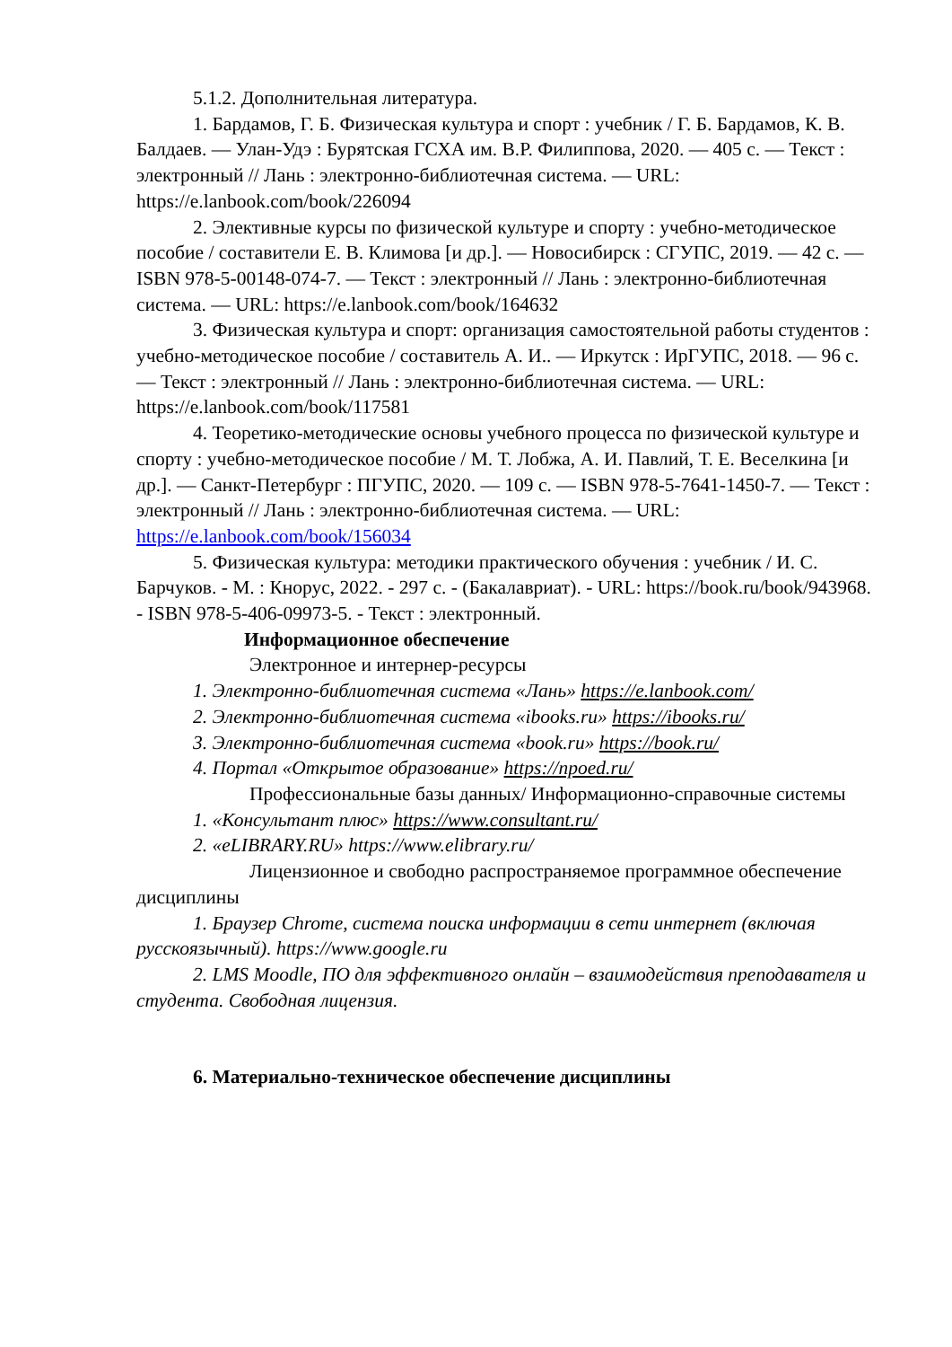5.1.2. Дополнительная литература.
1. Бардамов, Г. Б. Физическая культура и спорт : учебник / Г. Б. Бардамов, К. В. Балдаев. — Улан-Удэ : Бурятская ГСХА им. В.Р. Филиппова, 2020. — 405 с. — Текст : электронный // Лань : электронно-библиотечная система. — URL: https://e.lanbook.com/book/226094
2. Элективные курсы по физической культуре и спорту : учебно-методическое пособие / составители Е. В. Климова [и др.]. — Новосибирск : СГУПС, 2019. — 42 с. — ISBN 978-5-00148-074-7. — Текст : электронный // Лань : электронно-библиотечная система. — URL: https://e.lanbook.com/book/164632
3. Физическая культура и спорт: организация самостоятельной работы студентов : учебно-методическое пособие / составитель А. И.. — Иркутск : ИрГУПС, 2018. — 96 с. — Текст : электронный // Лань : электронно-библиотечная система. — URL: https://e.lanbook.com/book/117581
4. Теоретико-методические основы учебного процесса по физической культуре и спорту : учебно-методическое пособие / М. Т. Лобжа, А. И. Павлий, Т. Е. Веселкина [и др.]. — Санкт-Петербург : ПГУПС, 2020. — 109 с. — ISBN 978-5-7641-1450-7. — Текст : электронный // Лань : электронно-библиотечная система. — URL: https://e.lanbook.com/book/156034
5. Физическая культура: методики практического обучения : учебник / И. С. Барчуков. - М. : Кнорус, 2022. - 297 с. - (Бакалавриат). - URL: https://book.ru/book/943968. - ISBN 978-5-406-09973-5. - Текст : электронный.
Информационное обеспечение
Электронное и интернер-ресурсы
1. Электронно-библиотечная система «Лань» https://e.lanbook.com/
2. Электронно-библиотечная система «ibooks.ru» https://ibooks.ru/
3. Электронно-библиотечная система «book.ru» https://book.ru/
4. Портал «Открытое образование» https://npoed.ru/
Профессиональные базы данных/ Информационно-справочные системы
1. «Консультант плюс» https://www.consultant.ru/
2. «eLIBRARY.RU» https://www.elibrary.ru/
Лицензионное и свободно распространяемое программное обеспечение дисциплины
1. Браузер Chrome, система поиска информации в сети интернет (включая русскоязычный). https://www.google.ru
2. LMS Moodle, ПО для эффективного онлайн – взаимодействия преподавателя и студента. Свободная лицензия.
6. Материально-техническое обеспечение дисциплины